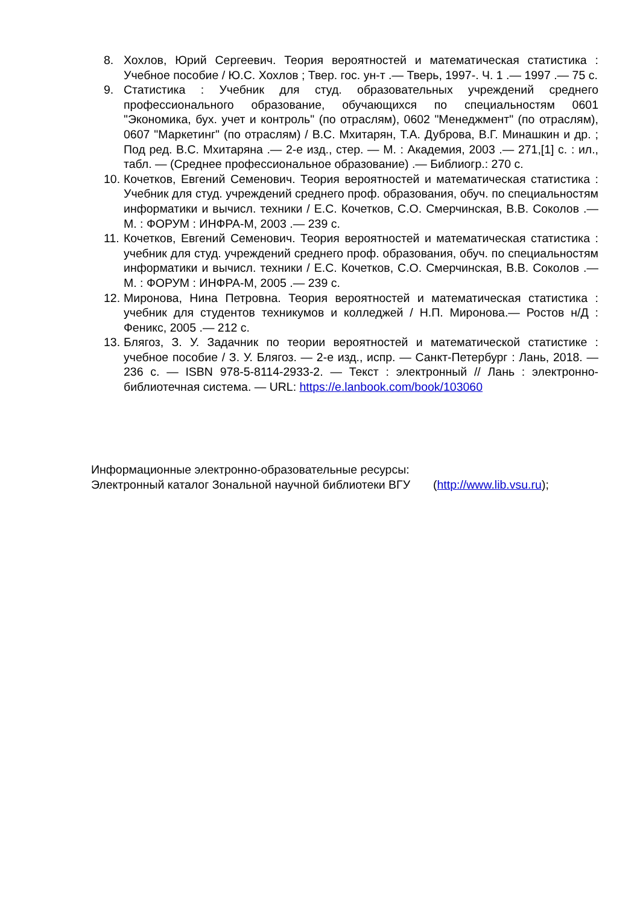8. Хохлов, Юрий Сергеевич. Теория вероятностей и математическая статистика : Учебное пособие / Ю.С. Хохлов ; Твер. гос. ун-т .— Тверь, 1997-. Ч. 1 .— 1997 .— 75 с.
9. Статистика : Учебник для студ. образовательных учреждений среднего профессионального образование, обучающихся по специальностям 0601 "Экономика, бух. учет и контроль" (по отраслям), 0602 "Менеджмент" (по отраслям), 0607 "Маркетинг" (по отраслям) / В.С. Мхитарян, Т.А. Дуброва, В.Г. Минашкин и др. ; Под ред. В.С. Мхитаряна .— 2-е изд., стер. — М. : Академия, 2003 .— 271,[1] с. : ил., табл. — (Среднее профессиональное образование) .— Библиогр.: 270 с.
10.
Кочетков, Евгений Семенович. Теория вероятностей и математическая статистика : Учебник для студ. учреждений среднего проф. образования, обуч. по специальностям информатики и вычисл. техники / Е.С. Кочетков, С.О. Смерчинская, В.В. Соколов .— М. : ФОРУМ : ИНФРА-М, 2003 .— 239 с.
11.
Кочетков, Евгений Семенович. Теория вероятностей и математическая статистика : учебник для студ. учреждений среднего проф. образования, обуч. по специальностям информатики и вычисл. техники / Е.С. Кочетков, С.О. Смерчинская, В.В. Соколов .— М. : ФОРУМ : ИНФРА-М, 2005 .— 239 с.
12.
Миронова, Нина Петровна. Теория вероятностей и математическая статистика : учебник для студентов техникумов и колледжей / Н.П. Миронова.— Ростов н/Д : Феникс, 2005 .— 212 с.
13.
Блягоз, З. У. Задачник по теории вероятностей и математической статистике : учебное пособие / З. У. Блягоз. — 2-е изд., испр. — Санкт-Петербург : Лань, 2018. — 236 с. — ISBN 978-5-8114-2933-2. — Текст : электронный // Лань : электронно-библиотечная система. — URL: https://e.lanbook.com/book/103060
Информационные электронно-образовательные ресурсы:
Электронный каталог Зональной научной библиотеки ВГУ (http://www.lib.vsu.ru);